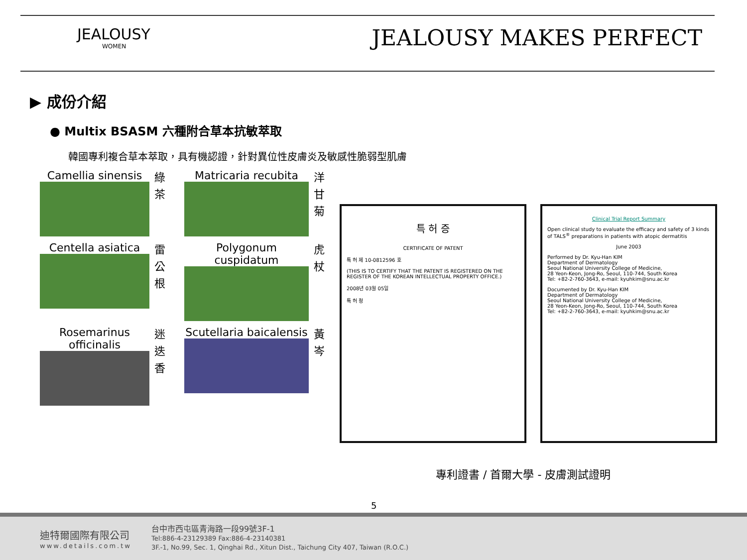JEALOUSY
WOMEN
JEALOUSY MAKES PERFECT
▶ 成份介紹
● Multix BSASM 六種附合草本抗敏萃取
韓國專利複合草本萃取，具有機認證，針對異位性皮膚炎及敏感性脆弱型肌膚
Camellia sinensis
綠
茶
Matricaria recubita
洋
甘
菊
Centella asiatica
雷
公
根
Polygonum cuspidatum
虎
杖
Rosemarinus officinalis
迷
迭
香
Scutellaria baicalensis
黃
岑
특 허 증
CERTIFICATE OF PATENT
특 허 제 10-0812596 호
(THIS IS TO CERTIFY THAT THE PATENT IS REGISTERED ON THE REGISTER OF THE KOREAN INTELLECTUAL PROPERTY OFFICE.)
2008년 03월 05일
특 허 청
Clinical Trial Report Summary
Open clinical study to evaluate the efficacy and safety of 3 kinds of TALS<sup>®</sup> preparations in patients with atopic dermatitis
June 2003
Performed by Dr. Kyu-Han KIM
Department of Dermatology
Seoul National University College of Medicine,
28 Yeon-Keon, Jong-Ro, Seoul, 110-744, South Korea
Tel: +82-2-760-3643, e-mail: kyuhkim@snu.ac.kr
Documented by Dr. Kyu-Han KIM
Department of Dermatology
Seoul National University College of Medicine,
28 Yeon-Keon, Jong-Ro, Seoul, 110-744, South Korea
Tel: +82-2-760-3643, e-mail: kyuhkim@snu.ac.kr
專利證書 / 首爾大學 - 皮膚測試證明
5
迪特爾國際有限公司
www.details.com.tw
台中市西屯區青海路一段99號3F-1
Tel:886-4-23129389 Fax:886-4-23140381
3F.-1, No.99, Sec. 1, Qinghai Rd., Xitun Dist., Taichung City 407, Taiwan (R.O.C.)